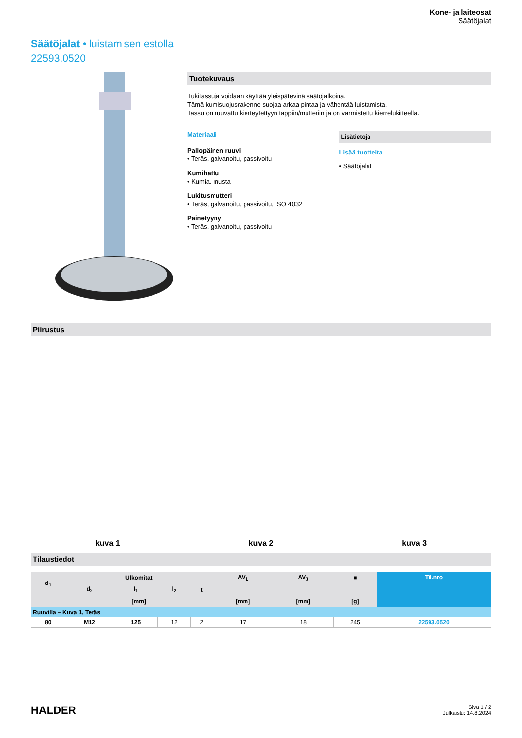Kone- ja laiteosat
Säätöjalat
Säätöjalat • luistamisen estolla
22593.0520
Tuotekuvaus
Tukitassuja voidaan käyttää yleispätevinä säätöjalkoina.
Tämä kumisuojusrakenne suojaa arkaa pintaa ja vähentää luistamista.
Tassu on ruuvattu kierteytettyyn tappiin/mutteriin ja on varmistettu kierrelukitteella.
Materiaali
Pallopäinen ruuvi
• Teräs, galvanoitu, passivoitu
Kumihattu
• Kumia, musta
Lukitusmutteri
• Teräs, galvanoitu, passivoitu, ISO 4032
Painetyyny
• Teräs, galvanoitu, passivoitu
Lisätietoja
Lisää tuotteita
• Säätöjalat
Piirustus
kuva 1
kuva 2
kuva 3
Tilaustiedot
| d<sub>1</sub> | Ulkomitat | | | | AV<sub>1</sub> | AV<sub>3</sub> | ■ | Til.nro |
| --- | --- | --- | --- | --- | --- | --- | --- | --- |
| | d<sub>2</sub> | l<sub>1</sub> | l<sub>2</sub> | t | | | | |
| | [mm] | | | | [mm] | [mm] | [g] | |
| Ruuvilla – Kuva 1, Teräs | | | | | | | | |
| 80 | M12 | 125 | 12 | 2 | 17 | 18 | 245 | 22593.0520 |
HALDER
Sivu 1 / 2
Julkaistu: 14.8.2024